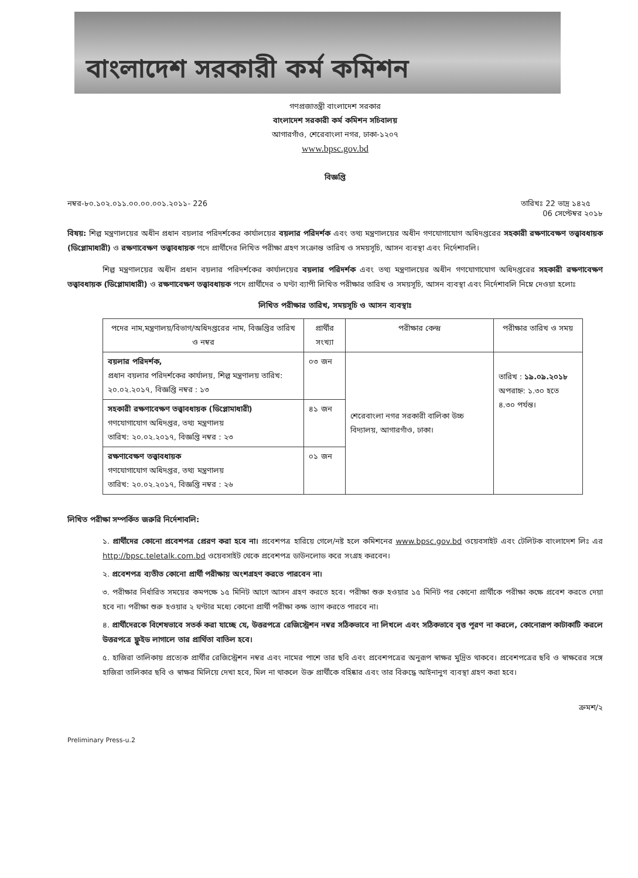বাংলাদেশ সরকারী কর্ম কমিশন
গণপ্রজাতন্ত্রী বাংলাদেশ সরকার
বাংলাদেশ সরকারী কর্ম কমিশন সচিবালয়
আগারগাঁও, শেরেবাংলা নগর, ঢাকা-১২০৭
www.bpsc.gov.bd
বিজ্ঞপ্তি
নম্বর-৮০.১০২.০১১.০০.০০.০০১.২০১১- 226 তারিখঃ 22 ভাদ্র ১৪২৫
06 সেপ্টেম্বর ২০১৮
বিষয়: শিল্প মন্ত্রণালয়ের অধীন প্রধান বয়লার পরিদর্শকের কার্যালয়ের বয়লার পরিদর্শক এবং তথ্য মন্ত্রণালয়ের অধীন গণযোগাযোগ অধিদপ্তরের সহকারী রক্ষণাবেক্ষণ তত্ত্বাবধায়ক (ডিপ্লোমাধারী) ও রক্ষণাবেক্ষণ তত্ত্বাবধায়ক পদে প্রার্থীদের লিখিত পরীক্ষা গ্রহণ সংক্রান্ত তারিখ ও সময়সূচি, আসন ব্যবস্থা এবং নির্দেশাবলি।
শিল্প মন্ত্রণালয়ের অধীন প্রধান বয়লার পরিদর্শকের কার্যালয়ের বয়লার পরিদর্শক এবং তথ্য মন্ত্রণালয়ের অধীন গণযোগাযোগ অধিদপ্তরের সহকারী রক্ষণাবেক্ষণ তত্ত্বাবধায়ক (ডিপ্লোমাধারী) ও রক্ষণাবেক্ষণ তত্ত্বাবধায়ক পদে প্রার্থীদের ৩ ঘণ্টা ব্যাপী লিখিত পরীক্ষার তারিখ ও সময়সূচি, আসন ব্যবস্থা এবং নির্দেশাবলি নিম্নে দেওয়া হলোঃ
লিখিত পরীক্ষার তারিখ, সময়সূচি ও আসন ব্যবস্থাঃ
| পদের নাম,মন্ত্রণালয়/বিভাগ/অধিদপ্তরের নাম, বিজ্ঞপ্তির তারিখ ও নম্বর | প্রার্থীর সংখ্যা | পরীক্ষার কেন্দ্র | পরীক্ষার তারিখ ও সময় |
| --- | --- | --- | --- |
| বয়লার পরিদর্শক, প্রধান বয়লার পরিদর্শকের কার্যালয়, শিল্প মন্ত্রণালয় তারিখ: ২০.০২.২০১৭, বিজ্ঞপ্তি নম্বর : ১৩ | ০৩ জন | শেরেবাংলা নগর সরকারী বালিকা উচ্চ বিদ্যালয়, আগারগাঁও, ঢাকা। | তারিখ : ১৯.০৯.২০১৮ অপরাহ্ন: ১.৩০ হতে ৪.৩০ পর্যন্ত। |
| সহকারী রক্ষণাবেক্ষণ তত্ত্বাবধায়ক (ডিপ্লোমাধারী) গণযোগাযোগ অধিদপ্তর, তথ্য মন্ত্রণালয় তারিখ: ২০.০২.২০১৭, বিজ্ঞপ্তি নম্বর : ২৩ | ৪১ জন | | |
| রক্ষণাবেক্ষণ তত্ত্বাবধায়ক গণযোগাযোগ অধিদপ্তর, তথ্য মন্ত্রণালয় তারিখ: ২০.০২.২০১৭, বিজ্ঞপ্তি নম্বর : ২৬ | ০১ জন | | |
লিখিত পরীক্ষা সম্পর্কিত জরুরি নির্দেশাবলি:
১. প্রার্থীদের কোনো প্রবেশপত্র প্রেরণ করা হবে না। প্রবেশপত্র হারিয়ে গেলে/নষ্ট হলে কমিশনের www.bpsc.gov.bd ওয়েবসাইট এবং টেলিটক বাংলাদেশ লিঃ এর http://bpsc.teletalk.com.bd ওয়েবসাইট থেকে প্রবেশপত্র ডাউনলোড করে সংগ্রহ করবেন।
২. প্রবেশপত্র ব্যতীত কোনো প্রার্থী পরীক্ষায় অংশগ্রহণ করতে পারবেন না।
৩. পরীক্ষার নির্ধারিত সময়ের কমপক্ষে ১৫ মিনিট আগে আসন গ্রহণ করতে হবে। পরীক্ষা শুরু হওয়ার ১৫ মিনিট পর কোনো প্রার্থীকে পরীক্ষা কক্ষে প্রবেশ করতে দেয়া হবে না। পরীক্ষা শুরু হওয়ার ২ ঘণ্টার মধ্যে কোনো প্রার্থী পরীক্ষা কক্ষ ত্যাগ করতে পারবে না।
৪. প্রার্থীদেরকে বিশেষভাবে সতর্ক করা যাচ্ছে যে, উত্তরপত্রে রেজিস্ট্রেশন নম্বর সঠিকভাবে না লিখলে এবং সঠিকভাবে বৃত্ত পূরণ না করলে, কোনোরূপ কাটাকাটি করলে উত্তরপত্রে ফ্লুইড লাগালে তার প্রার্থিতা বাতিল হবে।
৫. হাজিরা তালিকায় প্রত্যেক প্রার্থীর রেজিস্ট্রেশন নম্বর এবং নামের পাশে তার ছবি এবং প্রবেশপত্রের অনুরূপ স্বাক্ষর মুদ্রিত থাকবে। প্রবেশপত্রের ছবি ও স্বাক্ষরের সঙ্গে হাজিরা তালিকার ছবি ও স্বাক্ষর মিলিয়ে দেখা হবে, মিল না থাকলে উক্ত প্রার্থীকে বহিষ্কার এবং তার বিরুদ্ধে আইনানুগ ব্যবস্থা গ্রহণ করা হবে।
ক্রমশ/২
Preliminary Press-u.2